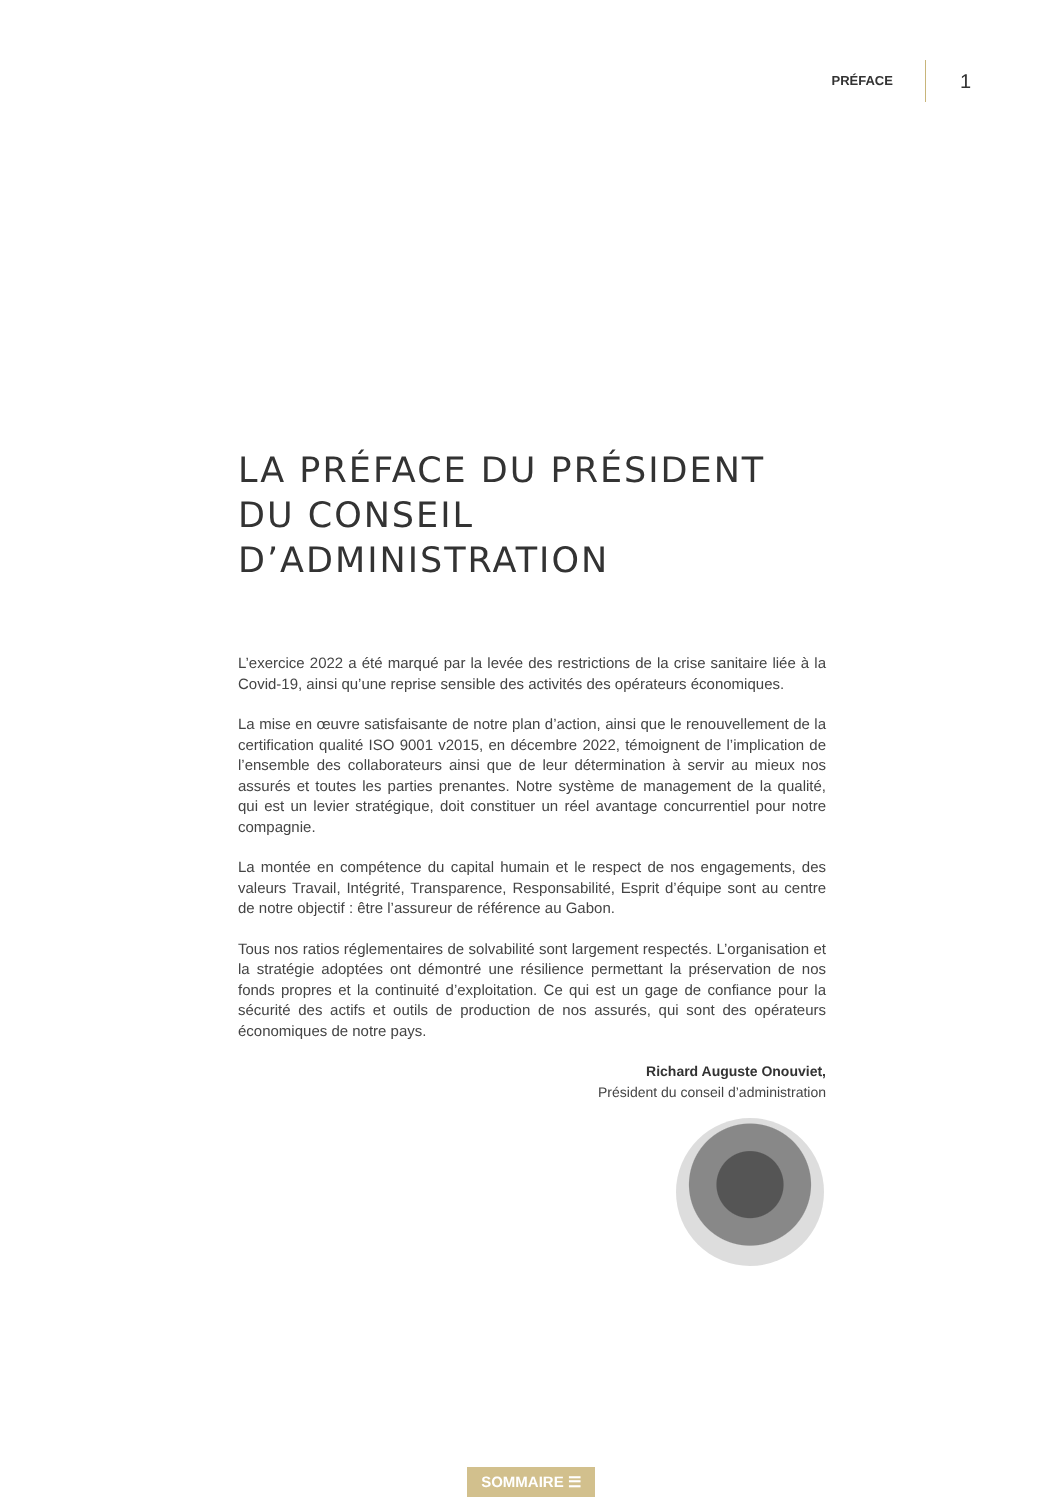PRÉFACE 1
LA PRÉFACE DU PRÉSIDENT
DU CONSEIL D’ADMINISTRATION
L’exercice 2022 a été marqué par la levée des restrictions de la crise sanitaire liée à la Covid-19, ainsi qu’une reprise sensible des activités des opérateurs économiques.
La mise en œuvre satisfaisante de notre plan d’action, ainsi que le renouvellement de la certification qualité ISO 9001 v2015, en décembre 2022, témoignent de l’implication de l’ensemble des collaborateurs ainsi que de leur détermination à servir au mieux nos assurés et toutes les parties prenantes. Notre système de management de la qualité, qui est un levier stratégique, doit constituer un réel avantage concurrentiel pour notre compagnie.
La montée en compétence du capital humain et le respect de nos engagements, des valeurs Travail, Intégrité, Transparence, Responsabilité, Esprit d’équipe sont au centre de notre objectif : être l’assureur de référence au Gabon.
Tous nos ratios réglementaires de solvabilité sont largement respectés. L’organisation et la stratégie adoptées ont démontré une résilience permettant la préservation de nos fonds propres et la continuité d’exploitation. Ce qui est un gage de confiance pour la sécurité des actifs et outils de production de nos assurés, qui sont des opérateurs économiques de notre pays.
Richard Auguste Onouviet,
Président du conseil d’administration
SOMMAIRE ☰